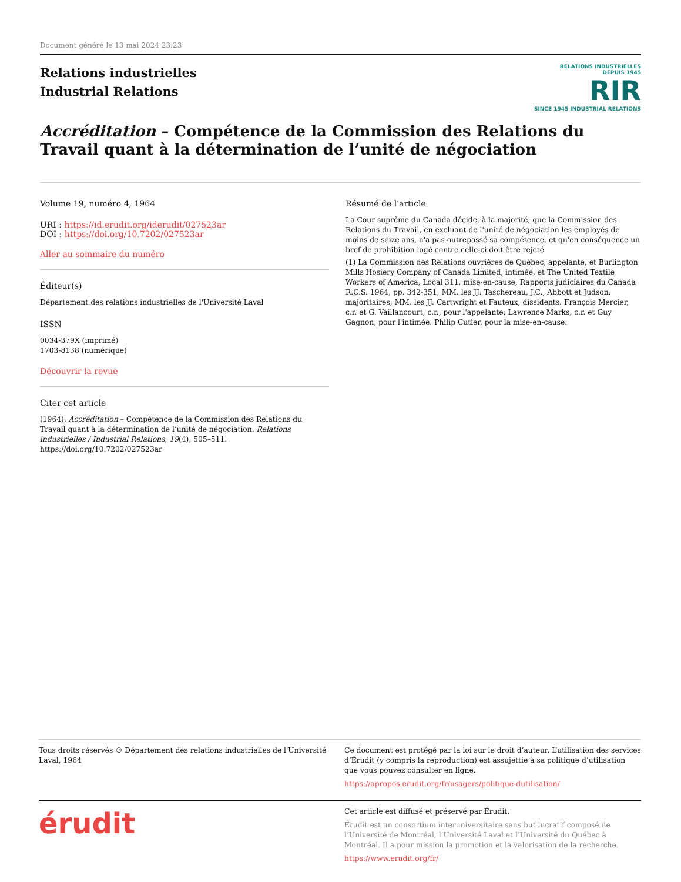Document généré le 13 mai 2024 23:23
Relations industrielles
Industrial Relations
RELATIONS INDUSTRIELLES
DEPUIS 1945
RIR
SINCE 1945 INDUSTRIAL RELATIONS
Accréditation – Compétence de la Commission des Relations du Travail quant à la détermination de l’unité de négociation
Volume 19, numéro 4, 1964
URI : https://id.erudit.org/iderudit/027523ar
DOI : https://doi.org/10.7202/027523ar
Aller au sommaire du numéro
Éditeur(s)
Département des relations industrielles de l'Université Laval
ISSN
0034-379X (imprimé)
1703-8138 (numérique)
Découvrir la revue
Citer cet article
(1964). Accréditation – Compétence de la Commission des Relations du Travail quant à la détermination de l’unité de négociation. Relations industrielles / Industrial Relations, 19(4), 505–511. https://doi.org/10.7202/027523ar
Résumé de l'article
La Cour suprême du Canada décide, à la majorité, que la Commission des Relations du Travail, en excluant de l'unité de négociation les employés de moins de seize ans, n'a pas outrepassé sa compétence, et qu'en conséquence un bref de prohibition logé contre celle-ci doit être rejeté
(1) La Commission des Relations ouvrières de Québec, appelante, et Burlington Mills Hosiery Company of Canada Limited, intimée, et The United Textile Workers of America, Local 311, mise-en-cause; Rapports judiciaires du Canada R.C.S. 1964, pp. 342-351; MM. les JJ: Taschereau, J.C., Abbott et Judson, majoritaires; MM. les JJ. Cartwright et Fauteux, dissidents. François Mercier, c.r. et G. Vaillancourt, c.r., pour l'appelante; Lawrence Marks, c.r. et Guy Gagnon, pour l'intimée. Philip Cutler, pour la mise-en-cause.
Tous droits réservés © Département des relations industrielles de l'Université Laval, 1964
Ce document est protégé par la loi sur le droit d’auteur. L’utilisation des services d’Érudit (y compris la reproduction) est assujettie à sa politique d’utilisation que vous pouvez consulter en ligne.
https://apropos.erudit.org/fr/usagers/politique-dutilisation/
érudit
Cet article est diffusé et préservé par Érudit.
Érudit est un consortium interuniversitaire sans but lucratif composé de l’Université de Montréal, l’Université Laval et l’Université du Québec à Montréal. Il a pour mission la promotion et la valorisation de la recherche.
https://www.erudit.org/fr/